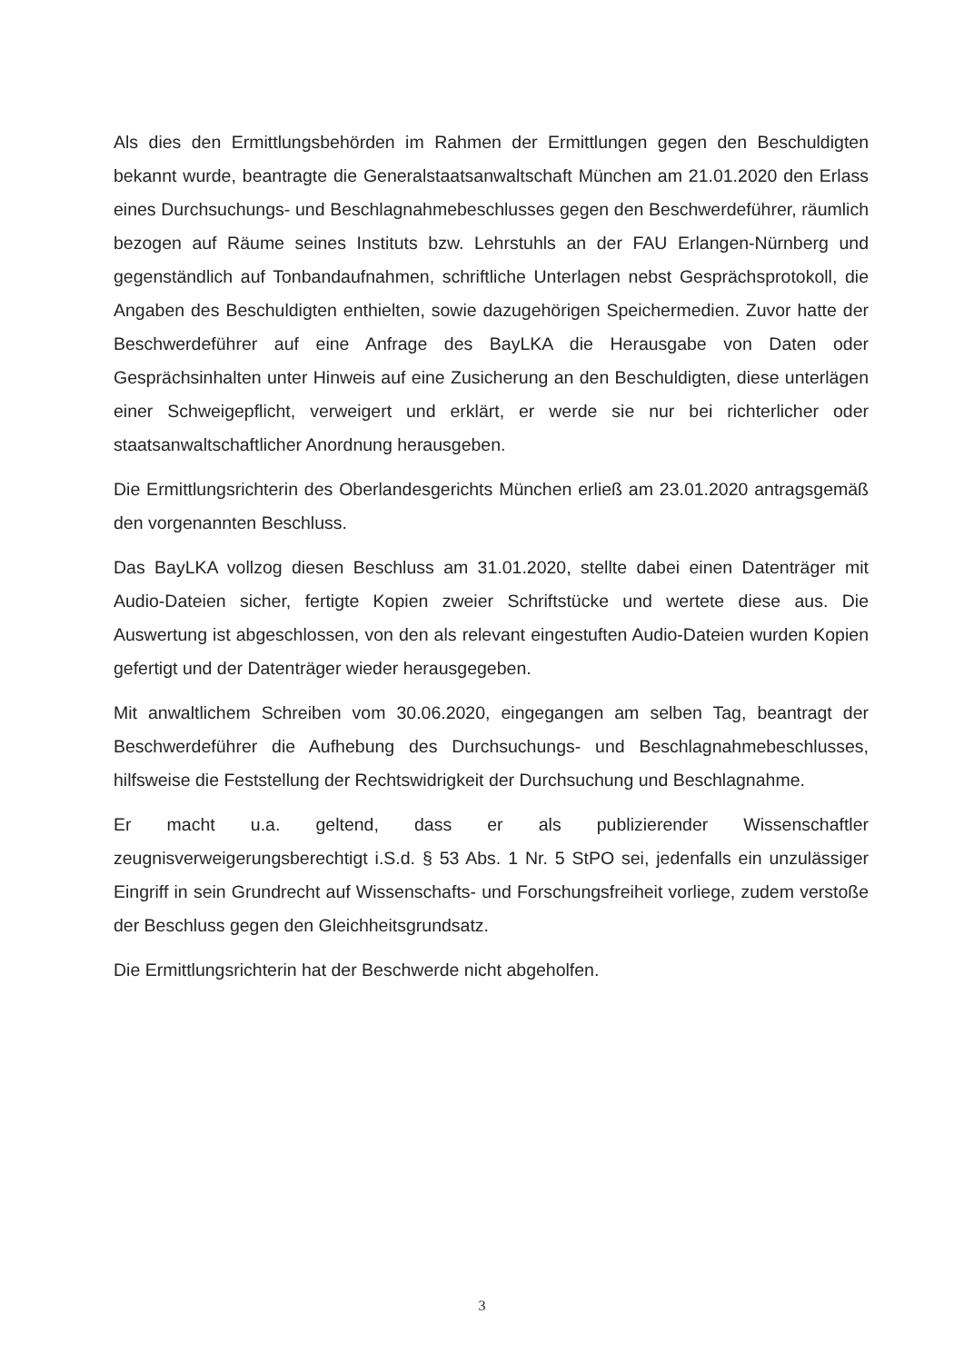Als dies den Ermittlungsbehörden im Rahmen der Ermittlungen gegen den Beschuldigten bekannt wurde, beantragte die Generalstaatsanwaltschaft München am 21.01.2020 den Erlass eines Durchsuchungs- und Beschlagnahmebeschlusses gegen den Beschwerdeführer, räumlich bezogen auf Räume seines Instituts bzw. Lehrstuhls an der FAU Erlangen-Nürnberg und gegenständlich auf Tonbandaufnahmen, schriftliche Unterlagen nebst Gesprächsprotokoll, die Angaben des Beschuldigten enthielten, sowie dazugehörigen Speichermedien. Zuvor hatte der Beschwerdeführer auf eine Anfrage des BayLKA die Herausgabe von Daten oder Gesprächsinhalten unter Hinweis auf eine Zusicherung an den Beschuldigten, diese unterlägen einer Schweigepflicht, verweigert und erklärt, er werde sie nur bei richterlicher oder staatsanwaltschaftlicher Anordnung herausgeben.
Die Ermittlungsrichterin des Oberlandesgerichts München erließ am 23.01.2020 antragsgemäß den vorgenannten Beschluss.
Das BayLKA vollzog diesen Beschluss am 31.01.2020, stellte dabei einen Datenträger mit Audio-Dateien sicher, fertigte Kopien zweier Schriftstücke und wertete diese aus. Die Auswertung ist abgeschlossen, von den als relevant eingestuften Audio-Dateien wurden Kopien gefertigt und der Datenträger wieder herausgegeben.
Mit anwaltlichem Schreiben vom 30.06.2020, eingegangen am selben Tag, beantragt der Beschwerdeführer die Aufhebung des Durchsuchungs- und Beschlagnahmebeschlusses, hilfsweise die Feststellung der Rechtswidrigkeit der Durchsuchung und Beschlagnahme.
Er macht u.a. geltend, dass er als publizierender Wissenschaftler zeugnisverweigerungsberechtigt i.S.d. § 53 Abs. 1 Nr. 5 StPO sei, jedenfalls ein unzulässiger Eingriff in sein Grundrecht auf Wissenschafts- und Forschungsfreiheit vorliege, zudem verstoße der Beschluss gegen den Gleichheitsgrundsatz.
Die Ermittlungsrichterin hat der Beschwerde nicht abgeholfen.
3